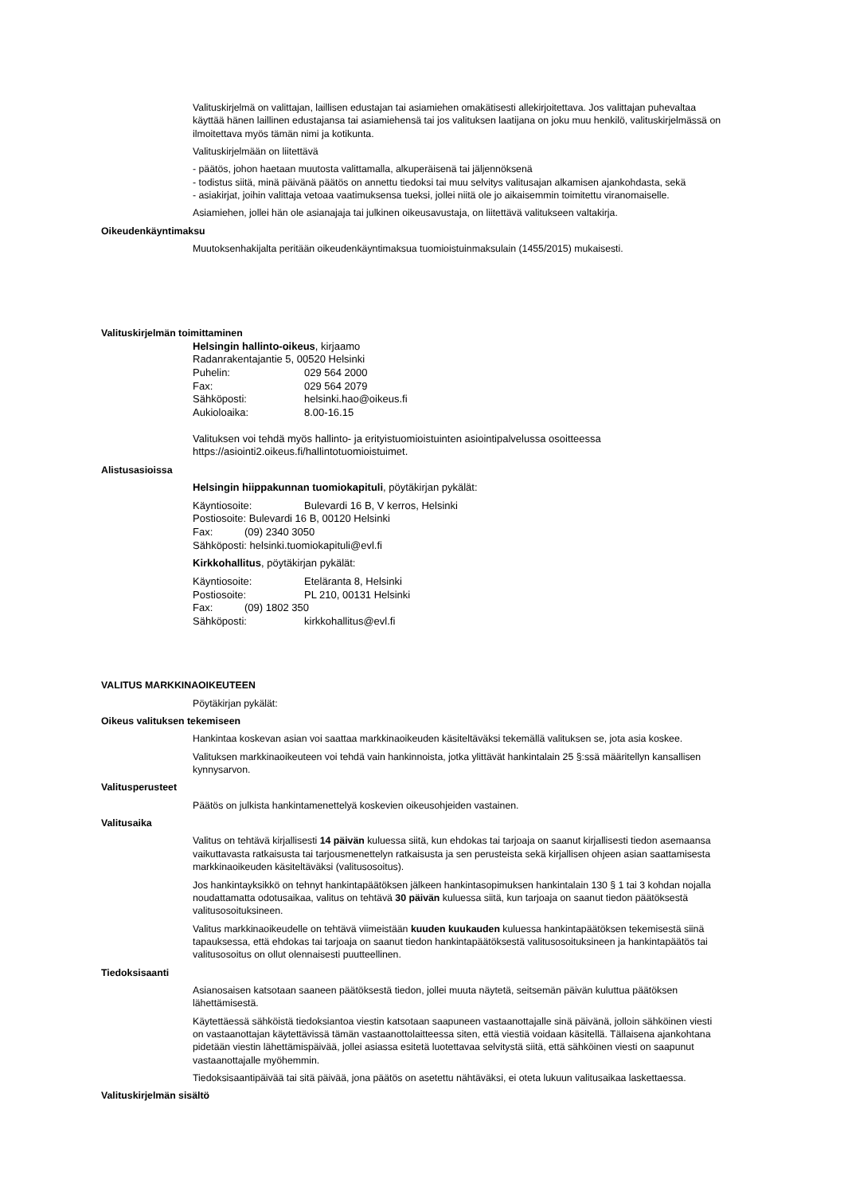Valituskirjelmä on valittajan, laillisen edustajan tai asiamiehen omakätisesti allekirjoitettava. Jos valittajan puhevaltaa käyttää hänen laillinen edustajansa tai asiamiehensä tai jos valituksen laatijana on joku muu henkilö, valituskirjelmässä on ilmoitettava myös tämän nimi ja kotikunta.
Valituskirjelmään on liitettävä
- päätös, johon haetaan muutosta valittamalla, alkuperäisenä tai jäljennöksenä
- todistus siitä, minä päivänä päätös on annettu tiedoksi tai muu selvitys valitusajan alkamisen ajankohdasta, sekä
- asiakirjat, joihin valittaja vetoaa vaatimuksensa tueksi, jollei niitä ole jo aikaisemmin toimitettu viranomaiselle.
Asiamiehen, jollei hän ole asianajaja tai julkinen oikeusavustaja, on liitettävä valitukseen valtakirja.
Oikeudenkäyntimaksu
Muutoksenhakijalta peritään oikeudenkäyntimaksua tuomioistuinmaksulain (1455/2015) mukaisesti.
Valituskirjelmän toimittaminen
Helsingin hallinto-oikeus, kirjaamo
Radanrakentajantie 5, 00520 Helsinki
Puhelin: 029 564 2000
Fax: 029 564 2079
Sähköposti: helsinki.hao@oikeus.fi
Aukioloaika: 8.00-16.15
Valituksen voi tehdä myös hallinto- ja erityistuomioistuinten asiointipalvelussa osoitteessa https://asiointi2.oikeus.fi/hallintotuomioistuimet.
Alistusasioissa
Helsingin hiippakunnan tuomiokapituli, pöytäkirjan pykälät:
Käyntiosoite: Bulevardi 16 B, V kerros, Helsinki
Postiosoite: Bulevardi 16 B, 00120 Helsinki
Fax: (09) 2340 3050
Sähköposti: helsinki.tuomiokapituli@evl.fi
Kirkkohallitus, pöytäkirjan pykälät:
Käyntiosoite: Eteläranta 8, Helsinki
Postiosoite: PL 210, 00131 Helsinki
Fax: (09) 1802 350
Sähköposti: kirkkohallitus@evl.fi
VALITUS MARKKINAOIKEUTEEN
Pöytäkirjan pykälät:
Oikeus valituksen tekemiseen
Hankintaa koskevan asian voi saattaa markkinaoikeuden käsiteltäväksi tekemällä valituksen se, jota asia koskee.
Valituksen markkinaoikeuteen voi tehdä vain hankinnoista, jotka ylittävät hankintalain 25 §:ssä määritellyn kansallisen kynnysarvon.
Valitusperusteet
Päätös on julkista hankintamenettelyä koskevien oikeusohjeiden vastainen.
Valitusaika
Valitus on tehtävä kirjallisesti 14 päivän kuluessa siitä, kun ehdokas tai tarjoaja on saanut kirjallisesti tiedon asemaansa vaikuttavasta ratkaisusta tai tarjousmenettelyn ratkaisusta ja sen perusteista sekä kirjallisen ohjeen asian saattamisesta markkinaoikeuden käsiteltäväksi (valitusosoitus).
Jos hankintayksikkö on tehnyt hankintapäätöksen jälkeen hankintasopimuksen hankintalain 130 § 1 tai 3 kohdan nojalla noudattamatta odotusaikaa, valitus on tehtävä 30 päivän kuluessa siitä, kun tarjoaja on saanut tiedon päätöksestä valitusosoituksineen.
Valitus markkinaoikeudelle on tehtävä viimeistään kuuden kuukauden kuluessa hankintapäätöksen tekemisestä siinä tapauksessa, että ehdokas tai tarjoaja on saanut tiedon hankintapäätöksestä valitusosoituksineen ja hankintapäätös tai valitusosoitus on ollut olennaisesti puutteellinen.
Tiedoksisaanti
Asianosaisen katsotaan saaneen päätöksestä tiedon, jollei muuta näytetä, seitsemän päivän kuluttua päätöksen lähettämisestä.
Käytettäessä sähköistä tiedoksiantoa viestin katsotaan saapuneen vastaanottajalle sinä päivänä, jolloin sähköinen viesti on vastaanottajan käytettävissä tämän vastaanottolaitteessa siten, että viestiä voidaan käsitellä. Tällaisena ajankohtana pidetään viestin lähettämispäivää, jollei asiassa esitetä luotettavaa selvitystä siitä, että sähköinen viesti on saapunut vastaanottajalle myöhemmin.
Tiedoksisaantipäivää tai sitä päivää, jona päätös on asetettu nähtäväksi, ei oteta lukuun valitusaikaa laskettaessa.
Valituskirjelmän sisältö